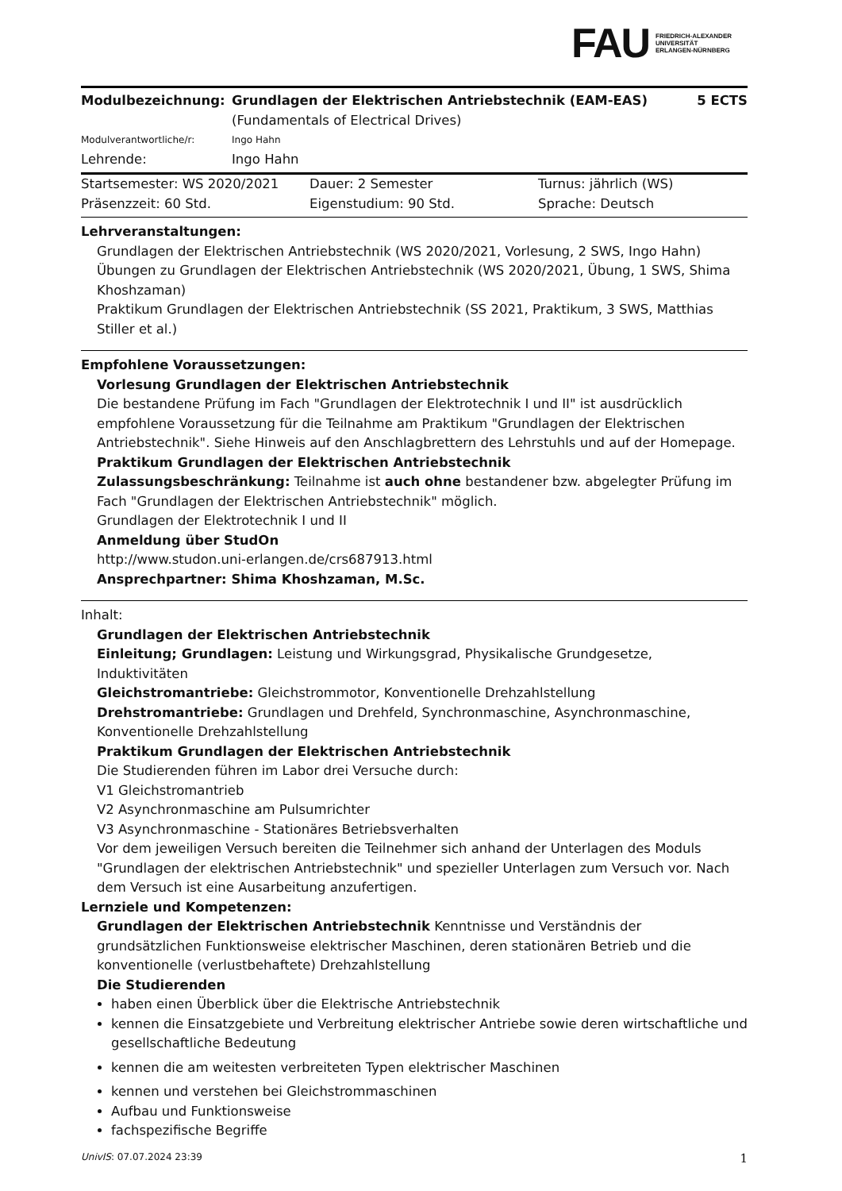FAU
FRIEDRICH-ALEXANDER
UNIVERSITÄT
ERLANGEN-NÜRNBERG
| Modulbezeichnung: | Grundlagen der Elektrischen Antriebstechnik (EAM-EAS) (Fundamentals of Electrical Drives) | 5 ECTS |
| Modulverantwortliche/r: | Ingo Hahn | |
| Lehrende: | Ingo Hahn | |
| Startsemester: WS 2020/2021 | Dauer: 2 Semester | Turnus: jährlich (WS) |
| Präsenzzeit: 60 Std. | Eigenstudium: 90 Std. | Sprache: Deutsch |
Lehrveranstaltungen:
Grundlagen der Elektrischen Antriebstechnik (WS 2020/2021, Vorlesung, 2 SWS, Ingo Hahn)
Übungen zu Grundlagen der Elektrischen Antriebstechnik (WS 2020/2021, Übung, 1 SWS, Shima Khoshzaman)
Praktikum Grundlagen der Elektrischen Antriebstechnik (SS 2021, Praktikum, 3 SWS, Matthias Stiller et al.)
Empfohlene Voraussetzungen:
Vorlesung Grundlagen der Elektrischen Antriebstechnik
Die bestandene Prüfung im Fach "Grundlagen der Elektrotechnik I und II" ist ausdrücklich empfohlene Voraussetzung für die Teilnahme am Praktikum "Grundlagen der Elektrischen Antriebstechnik". Siehe Hinweis auf den Anschlagbrettern des Lehrstuhls und auf der Homepage.
Praktikum Grundlagen der Elektrischen Antriebstechnik
Zulassungsbeschränkung: Teilnahme ist auch ohne bestandener bzw. abgelegter Prüfung im Fach "Grundlagen der Elektrischen Antriebstechnik" möglich.
Grundlagen der Elektrotechnik I und II
Anmeldung über StudOn
http://www.studon.uni-erlangen.de/crs687913.html
Ansprechpartner: Shima Khoshzaman, M.Sc.
Inhalt:
Grundlagen der Elektrischen Antriebstechnik
Einleitung; Grundlagen: Leistung und Wirkungsgrad, Physikalische Grundgesetze, Induktivitäten
Gleichstromantriebe: Gleichstrommotor, Konventionelle Drehzahlstellung
Drehstromantriebe: Grundlagen und Drehfeld, Synchronmaschine, Asynchronmaschine, Konventionelle Drehzahlstellung
Praktikum Grundlagen der Elektrischen Antriebstechnik
Die Studierenden führen im Labor drei Versuche durch:
V1 Gleichstromantrieb
V2 Asynchronmaschine am Pulsumrichter
V3 Asynchronmaschine - Stationäres Betriebsverhalten
Vor dem jeweiligen Versuch bereiten die Teilnehmer sich anhand der Unterlagen des Moduls "Grundlagen der elektrischen Antriebstechnik" und spezieller Unterlagen zum Versuch vor. Nach dem Versuch ist eine Ausarbeitung anzufertigen.
Lernziele und Kompetenzen:
Grundlagen der Elektrischen Antriebstechnik Kenntnisse und Verständnis der grundsätzlichen Funktionsweise elektrischer Maschinen, deren stationären Betrieb und die konventionelle (verlustbehaftete) Drehzahlstellung
Die Studierenden
haben einen Überblick über die Elektrische Antriebstechnik
kennen die Einsatzgebiete und Verbreitung elektrischer Antriebe sowie deren wirtschaftliche und gesellschaftliche Bedeutung
kennen die am weitesten verbreiteten Typen elektrischer Maschinen
kennen und verstehen bei Gleichstrommaschinen
Aufbau und Funktionsweise
fachspezifische Begriffe
UnivIS: 07.07.2024 23:39 1